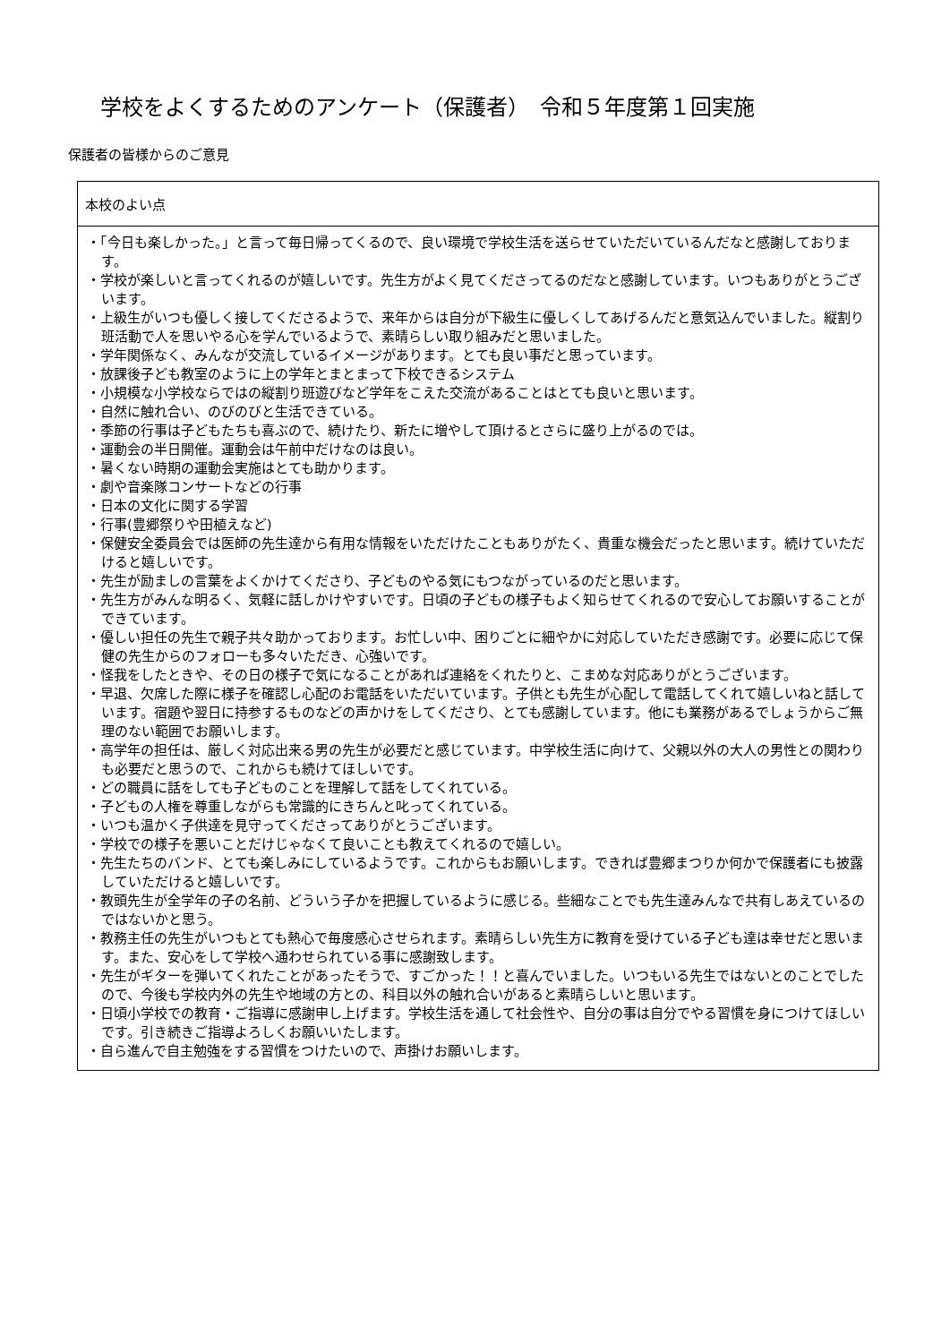学校をよくするためのアンケート（保護者）　令和５年度第１回実施
保護者の皆様からのご意見
| 本校のよい点 |
| ・「今日も楽しかった。」と言って毎日帰ってくるので、良い環境で学校生活を送らせていただいているんだなと感謝しております。 ・学校が楽しいと言ってくれるのが嬉しいです。先生方がよく見てくださってるのだなと感謝しています。いつもありがとうございます。 ・上級生がいつも優しく接してくださるようで、来年からは自分が下級生に優しくしてあげるんだと意気込んでいました。縦割り班活動で人を思いやる心を学んでいるようで、素晴らしい取り組みだと思いました。 ・学年関係なく、みんなが交流しているイメージがあります。とても良い事だと思っています。 ・放課後子ども教室のように上の学年とまとまって下校できるシステム ・小規模な小学校ならではの縦割り班遊びなど学年をこえた交流があることはとても良いと思います。 ・自然に触れ合い、のびのびと生活できている。 ・季節の行事は子どもたちも喜ぶので、続けたり、新たに増やして頂けるとさらに盛り上がるのでは。 ・運動会の半日開催。運動会は午前中だけなのは良い。 ・暑くない時期の運動会実施はとても助かります。 ・劇や音楽隊コンサートなどの行事 ・日本の文化に関する学習 ・行事(豊郷祭りや田植えなど) ・保健安全委員会では医師の先生達から有用な情報をいただけたこともありがたく、貴重な機会だったと思います。続けていただけると嬉しいです。 ・先生が励ましの言葉をよくかけてくださり、子どものやる気にもつながっているのだと思います。 ・先生方がみんな明るく、気軽に話しかけやすいです。日頃の子どもの様子もよく知らせてくれるので安心してお願いすることができています。 ・優しい担任の先生で親子共々助かっております。お忙しい中、困りごとに細やかに対応していただき感謝です。必要に応じて保健の先生からのフォローも多々いただき、心強いです。 ・怪我をしたときや、その日の様子で気になることがあれば連絡をくれたりと、こまめな対応ありがとうございます。 ・早退、欠席した際に様子を確認し心配のお電話をいただいています。子供とも先生が心配して電話してくれて嬉しいねと話しています。宿題や翌日に持参するものなどの声かけをしてくださり、とても感謝しています。他にも業務があるでしょうからご無理のない範囲でお願いします。 ・高学年の担任は、厳しく対応出来る男の先生が必要だと感じています。中学校生活に向けて、父親以外の大人の男性との関わりも必要だと思うので、これからも続けてほしいです。 ・どの職員に話をしても子どものことを理解して話をしてくれている。 ・子どもの人権を尊重しながらも常識的にきちんと叱ってくれている。 ・いつも温かく子供達を見守ってくださってありがとうございます。 ・学校での様子を悪いことだけじゃなくて良いことも教えてくれるので嬉しい。 ・先生たちのバンド、とても楽しみにしているようです。これからもお願いします。できれば豊郷まつりか何かで保護者にも披露していただけると嬉しいです。 ・教頭先生が全学年の子の名前、どういう子かを把握しているように感じる。些細なことでも先生達みんなで共有しあえているのではないかと思う。 ・教務主任の先生がいつもとても熱心で毎度感心させられます。素晴らしい先生方に教育を受けている子ども達は幸せだと思います。また、安心をして学校へ通わせられている事に感謝致します。 ・先生がギターを弾いてくれたことがあったそうで、すごかった！！と喜んでいました。いつもいる先生ではないとのことでしたので、今後も学校内外の先生や地域の方との、科目以外の触れ合いがあると素晴らしいと思います。 ・日頃小学校での教育・ご指導に感謝申し上げます。学校生活を通して社会性や、自分の事は自分でやる習慣を身につけてほしいです。引き続きご指導よろしくお願いいたします。 ・自ら進んで自主勉強をする習慣をつけたいので、声掛けお願いします。 |